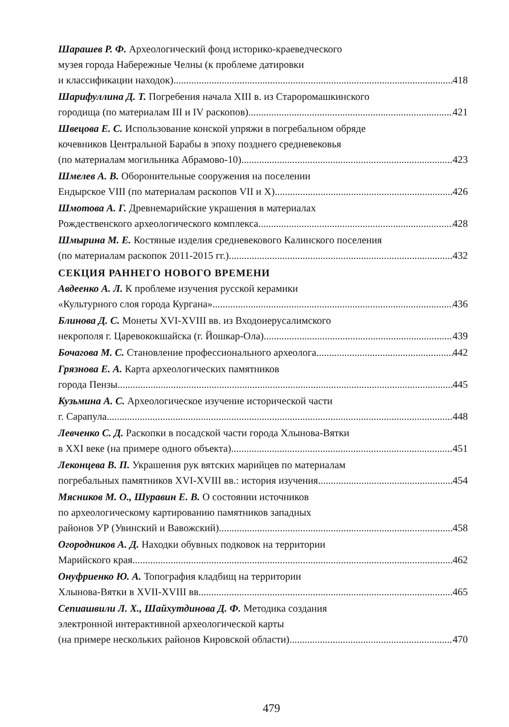Шарашев Р. Ф. Археологический фонд историко-краеведческого
музея города Набережные Челны (к проблеме датировки
и классификации находок) 418
Шарифуллина Д. Т. Погребения начала XIII в. из Староромашкинского
городища (по материалам III и IV раскопов) 421
Швецова Е. С. Использование конской упряжи в погребальном обряде
кочевников Центральной Барабы в эпоху позднего средневековья
(по материалам могильника Абрамово-10) 423
Шмелев А. В. Оборонительные сооружения на поселении
Ендырское VIII (по материалам раскопов VII и X) 426
Шмотова А. Г. Древнемарийские украшения в материалах
Рождественского археологического комплекса 428
Шмырина М. Е. Костяные изделия средневекового Калинского поселения
(по материалам раскопок 2011-2015 гг.) 432
СЕКЦИЯ РАННЕГО НОВОГО ВРЕМЕНИ
Авдеенко А. Л. К проблеме изучения русской керамики
«Культурного слоя города Кургана» 436
Блинова Д. С. Монеты XVI-XVIII вв. из Входоиерусалимского
некрополя г. Царевококшайска (г. Йошкар-Ола) 439
Бочагова М. С. Становление профессионального археолога 442
Грязнова Е. А. Карта археологических памятников
города Пензы 445
Кузьмина А. С. Археологическое изучение исторической части
г. Сарапула 448
Левченко С. Д. Раскопки в посадской части города Хлынова-Вятки
в XXI веке (на примере одного объекта) 451
Леконцева В. П. Украшения рук вятских марийцев по материалам
погребальных памятников XVI-XVIII вв.: история изучения 454
Мясников М. О., Шуравин Е. В. О состоянии источников
по археологическому картированию памятников западных
районов УР (Увинский и Вавожский) 458
Огородников А. Д. Находки обувных подковок на территории
Марийского края 462
Онуфриенко Ю. А. Топография кладбищ на территории
Хлынова-Вятки в XVII-XVIII вв. 465
Сепиашвили Л. Х., Шайхутдинова Д. Ф. Методика создания
электронной интерактивной археологической карты
(на примере нескольких районов Кировской области) 470
479